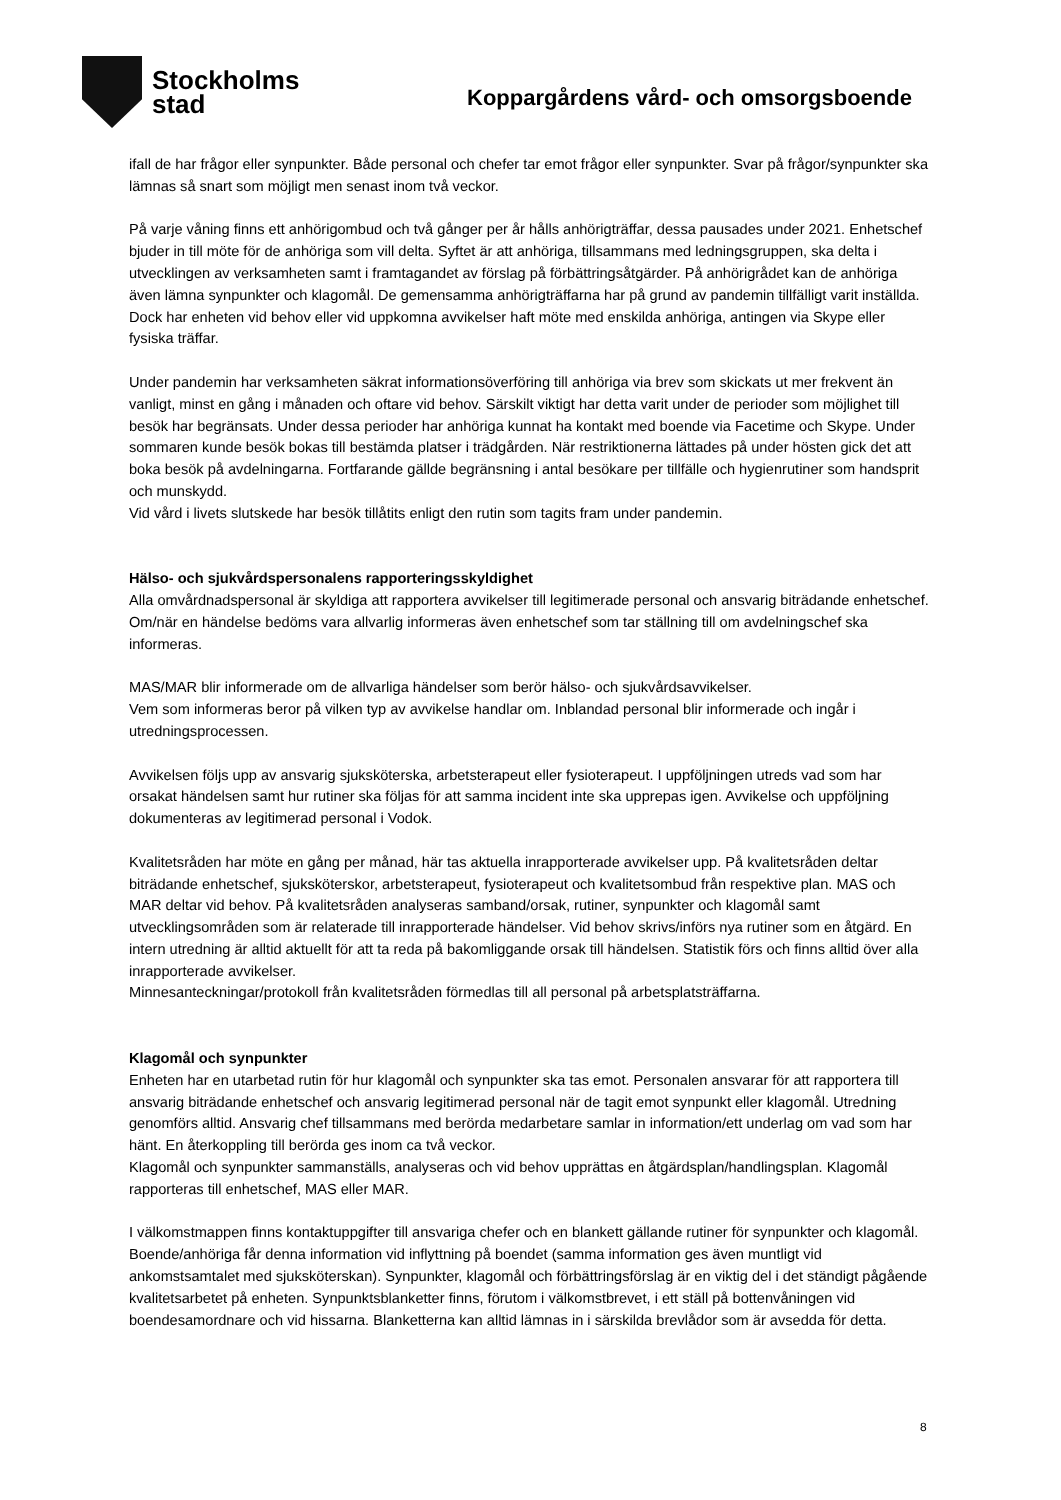Stockholms
stad
Koppargårdens vård- och omsorgsboende
ifall de har frågor eller synpunkter. Både personal och chefer tar emot frågor eller synpunkter. Svar på frågor/synpunkter ska lämnas så snart som möjligt men senast inom två veckor.
På varje våning finns ett anhörigombud och två gånger per år hålls anhörigträffar, dessa pausades under 2021. Enhetschef bjuder in till möte för de anhöriga som vill delta. Syftet är att anhöriga, tillsammans med ledningsgruppen, ska delta i utvecklingen av verksamheten samt i framtagandet av förslag på förbättringsåtgärder. På anhörigrådet kan de anhöriga även lämna synpunkter och klagomål. De gemensamma anhörigträffarna har på grund av pandemin tillfälligt varit inställda. Dock har enheten vid behov eller vid uppkomna avvikelser haft möte med enskilda anhöriga, antingen via Skype eller fysiska träffar.
Under pandemin har verksamheten säkrat informationsöverföring till anhöriga via brev som skickats ut mer frekvent än vanligt, minst en gång i månaden och oftare vid behov. Särskilt viktigt har detta varit under de perioder som möjlighet till besök har begränsats. Under dessa perioder har anhöriga kunnat ha kontakt med boende via Facetime och Skype. Under sommaren kunde besök bokas till bestämda platser i trädgården. När restriktionerna lättades på under hösten gick det att boka besök på avdelningarna. Fortfarande gällde begränsning i antal besökare per tillfälle och hygienrutiner som handsprit och munskydd.
Vid vård i livets slutskede har besök tillåtits enligt den rutin som tagits fram under pandemin.
Hälso- och sjukvårdspersonalens rapporteringsskyldighet
Alla omvårdnadspersonal är skyldiga att rapportera avvikelser till legitimerade personal och ansvarig biträdande enhetschef. Om/när en händelse bedöms vara allvarlig informeras även enhetschef som tar ställning till om avdelningschef ska informeras.
MAS/MAR blir informerade om de allvarliga händelser som berör hälso- och sjukvårdsavvikelser.
Vem som informeras beror på vilken typ av avvikelse handlar om. Inblandad personal blir informerade och ingår i utredningsprocessen.
Avvikelsen följs upp av ansvarig sjuksköterska, arbetsterapeut eller fysioterapeut. I uppföljningen utreds vad som har orsakat händelsen samt hur rutiner ska följas för att samma incident inte ska upprepas igen. Avvikelse och uppföljning dokumenteras av legitimerad personal i Vodok.
Kvalitetsråden har möte en gång per månad, här tas aktuella inrapporterade avvikelser upp. På kvalitetsråden deltar biträdande enhetschef, sjuksköterskor, arbetsterapeut, fysioterapeut och kvalitetsombud från respektive plan. MAS och MAR deltar vid behov. På kvalitetsråden analyseras samband/orsak, rutiner, synpunkter och klagomål samt utvecklingsområden som är relaterade till inrapporterade händelser. Vid behov skrivs/införs nya rutiner som en åtgärd. En intern utredning är alltid aktuellt för att ta reda på bakomliggande orsak till händelsen. Statistik förs och finns alltid över alla inrapporterade avvikelser.
Minnesanteckningar/protokoll från kvalitetsråden förmedlas till all personal på arbetsplatsträffarna.
Klagomål och synpunkter
Enheten har en utarbetad rutin för hur klagomål och synpunkter ska tas emot. Personalen ansvarar för att rapportera till ansvarig biträdande enhetschef och ansvarig legitimerad personal när de tagit emot synpunkt eller klagomål. Utredning genomförs alltid. Ansvarig chef tillsammans med berörda medarbetare samlar in information/ett underlag om vad som har hänt. En återkoppling till berörda ges inom ca två veckor.
Klagomål och synpunkter sammanställs, analyseras och vid behov upprättas en åtgärdsplan/handlingsplan. Klagomål rapporteras till enhetschef, MAS eller MAR.
I välkomstmappen finns kontaktuppgifter till ansvariga chefer och en blankett gällande rutiner för synpunkter och klagomål. Boende/anhöriga får denna information vid inflyttning på boendet (samma information ges även muntligt vid ankomstsamtalet med sjuksköterskan). Synpunkter, klagomål och förbättringsförslag är en viktig del i det ständigt pågående kvalitetsarbetet på enheten. Synpunktsblanketter finns, förutom i välkomstbrevet, i ett ställ på bottenvåningen vid boendesamordnare och vid hissarna. Blanketterna kan alltid lämnas in i särskilda brevlådor som är avsedda för detta.
8